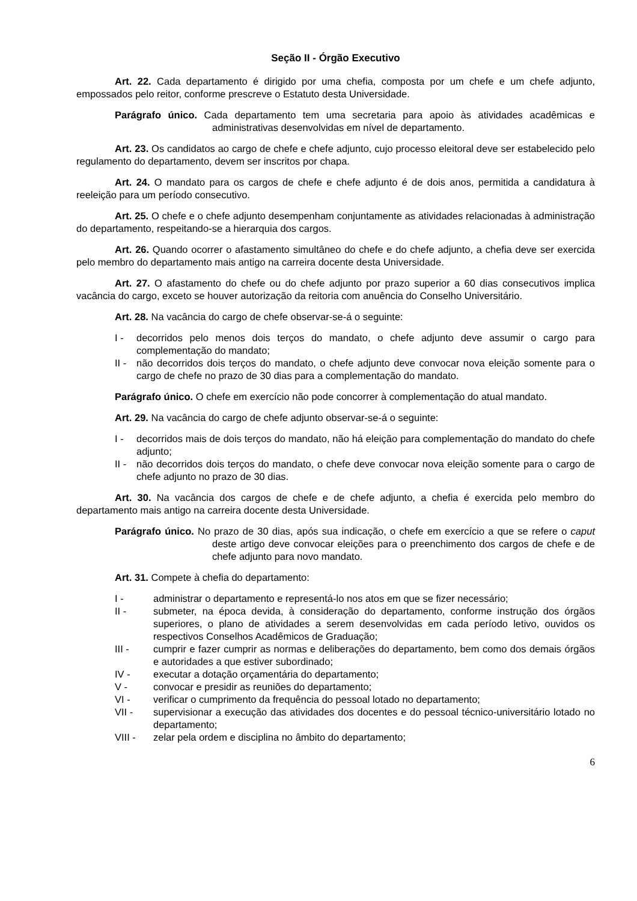Seção II - Órgão Executivo
Art. 22. Cada departamento é dirigido por uma chefia, composta por um chefe e um chefe adjunto, empossados pelo reitor, conforme prescreve o Estatuto desta Universidade.
Parágrafo único. Cada departamento tem uma secretaria para apoio às atividades acadêmicas e administrativas desenvolvidas em nível de departamento.
Art. 23. Os candidatos ao cargo de chefe e chefe adjunto, cujo processo eleitoral deve ser estabelecido pelo regulamento do departamento, devem ser inscritos por chapa.
Art. 24. O mandato para os cargos de chefe e chefe adjunto é de dois anos, permitida a candidatura à reeleição para um período consecutivo.
Art. 25. O chefe e o chefe adjunto desempenham conjuntamente as atividades relacionadas à administração do departamento, respeitando-se a hierarquia dos cargos.
Art. 26. Quando ocorrer o afastamento simultâneo do chefe e do chefe adjunto, a chefia deve ser exercida pelo membro do departamento mais antigo na carreira docente desta Universidade.
Art. 27. O afastamento do chefe ou do chefe adjunto por prazo superior a 60 dias consecutivos implica vacância do cargo, exceto se houver autorização da reitoria com anuência do Conselho Universitário.
Art. 28. Na vacância do cargo de chefe observar-se-á o seguinte:
I - decorridos pelo menos dois terços do mandato, o chefe adjunto deve assumir o cargo para complementação do mandato;
II - não decorridos dois terços do mandato, o chefe adjunto deve convocar nova eleição somente para o cargo de chefe no prazo de 30 dias para a complementação do mandato.
Parágrafo único. O chefe em exercício não pode concorrer à complementação do atual mandato.
Art. 29. Na vacância do cargo de chefe adjunto observar-se-á o seguinte:
I - decorridos mais de dois terços do mandato, não há eleição para complementação do mandato do chefe adjunto;
II - não decorridos dois terços do mandato, o chefe deve convocar nova eleição somente para o cargo de chefe adjunto no prazo de 30 dias.
Art. 30. Na vacância dos cargos de chefe e de chefe adjunto, a chefia é exercida pelo membro do departamento mais antigo na carreira docente desta Universidade.
Parágrafo único. No prazo de 30 dias, após sua indicação, o chefe em exercício a que se refere o caput deste artigo deve convocar eleições para o preenchimento dos cargos de chefe e de chefe adjunto para novo mandato.
Art. 31. Compete à chefia do departamento:
I - administrar o departamento e representá-lo nos atos em que se fizer necessário;
II - submeter, na época devida, à consideração do departamento, conforme instrução dos órgãos superiores, o plano de atividades a serem desenvolvidas em cada período letivo, ouvidos os respectivos Conselhos Acadêmicos de Graduação;
III - cumprir e fazer cumprir as normas e deliberações do departamento, bem como dos demais órgãos e autoridades a que estiver subordinado;
IV - executar a dotação orçamentária do departamento;
V - convocar e presidir as reuniões do departamento;
VI - verificar o cumprimento da frequência do pessoal lotado no departamento;
VII - supervisionar a execução das atividades dos docentes e do pessoal técnico-universitário lotado no departamento;
VIII - zelar pela ordem e disciplina no âmbito do departamento;
6